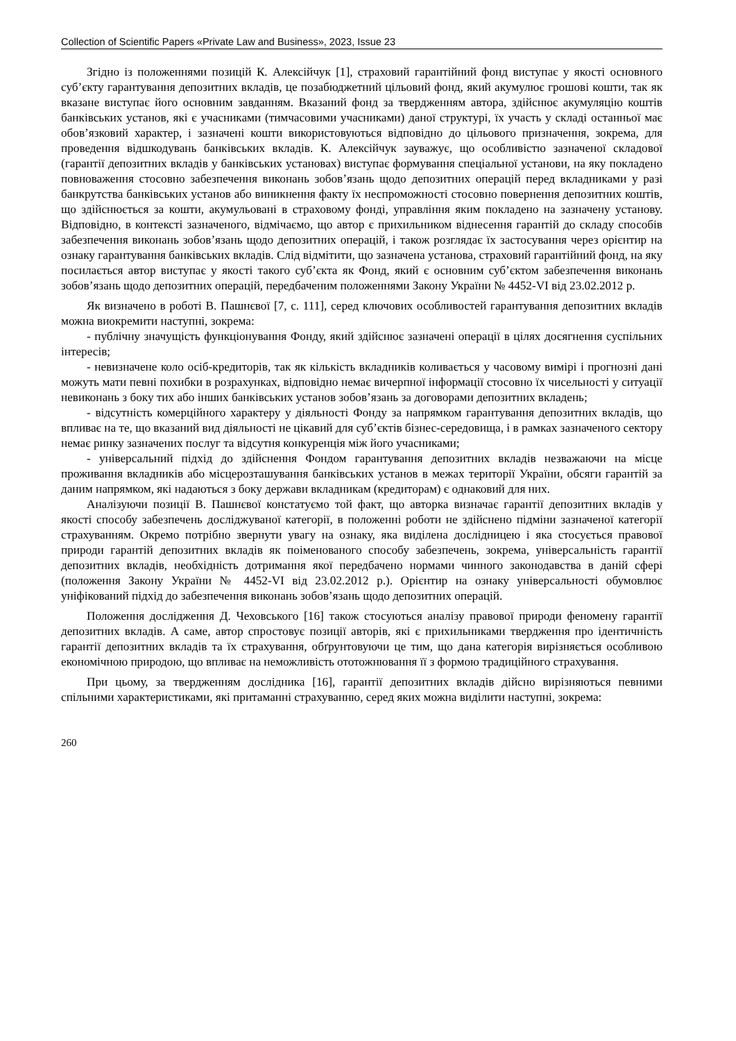Collection of Scientific Papers «Private Law and Business», 2023, Issue 23
Згідно із положеннями позицій К. Алексійчук [1], страховий гарантійний фонд виступає у якості основного суб’єкту гарантування депозитних вкладів, це позабюджетний цільовий фонд, який акумулює грошові кошти, так як вказане виступає його основним завданням. Вказаний фонд за твердженням автора, здійснює акумуляцію коштів банківських установ, які є учасниками (тимчасовими учасниками) даної структурі, їх участь у складі останньої має обов’язковий характер, і зазначені кошти використовуються відповідно до цільового призначення, зокрема, для проведення відшкодувань банківських вкладів. К. Алексійчук зауважує, що особливістю зазначеної складової (гарантії депозитних вкладів у банківських установах) виступає формування спеціальної установи, на яку покладено повноваження стосовно забезпечення виконань зобов’язань щодо депозитних операцій перед вкладниками у разі банкрутства банківських установ або виникнення факту їх неспроможності стосовно повернення депозитних коштів, що здійснюється за кошти, акумульовані в страховому фонді, управління яким покладено на зазначену установу. Відповідно, в контексті зазначеного, відмічаємо, що автор є прихильником віднесення гарантій до складу способів забезпечення виконань зобов’язань щодо депозитних операцій, і також розглядає їх застосування через орієнтир на ознаку гарантування банківських вкладів. Слід відмітити, що зазначена установа, страховий гарантійний фонд, на яку посилається автор виступає у якості такого суб’єкта як Фонд, який є основним суб’єктом забезпечення виконань зобов’язань щодо депозитних операцій, передбаченим положеннями Закону України № 4452-VI від 23.02.2012 р.
Як визначено в роботі В. Пашнєвої [7, с. 111], серед ключових особливостей гарантування депозитних вкладів можна виокремити наступні, зокрема:
- публічну значущість функціонування Фонду, який здійснює зазначені операції в цілях досягнення суспільних інтересів;
- невизначене коло осіб-кредиторів, так як кількість вкладників коливається у часовому вимірі і прогнозні дані можуть мати певні похибки в розрахунках, відповідно немає вичерпної інформації стосовно їх чисельності у ситуації невиконань з боку тих або інших банківських установ зобов’язань за договорами депозитних вкладень;
- відсутність комерційного характеру у діяльності Фонду за напрямком гарантування депозитних вкладів, що впливає на те, що вказаний вид діяльності не цікавий для суб’єктів бізнес-середовища, і в рамках зазначеного сектору немає ринку зазначених послуг та відсутня конкуренція між його учасниками;
- універсальний підхід до здійснення Фондом гарантування депозитних вкладів незважаючи на місце проживання вкладників або місцерозташування банківських установ в межах території України, обсяги гарантій за даним напрямком, які надаються з боку держави вкладникам (кредиторам) є однаковий для них.
Аналізуючи позиції В. Пашнєвої констатуємо той факт, що авторка визначає гарантії депозитних вкладів у якості способу забезпечень досліджуваної категорії, в положенні роботи не здійснено підміни зазначеної категорії страхуванням. Окремо потрібно звернути увагу на ознаку, яка виділена дослідницею і яка стосується правової природи гарантій депозитних вкладів як поіменованого способу забезпечень, зокрема, універсальність гарантії депозитних вкладів, необхідність дотримання якої передбачено нормами чинного законодавства в даній сфері (положення Закону України № 4452-VI від 23.02.2012 р.). Орієнтир на ознаку універсальності обумовлює уніфікований підхід до забезпечення виконань зобов’язань щодо депозитних операцій.
Положення дослідження Д. Чеховського [16] також стосуються аналізу правової природи феномену гарантії депозитних вкладів. А саме, автор спростовує позиції авторів, які є прихильниками твердження про ідентичність гарантії депозитних вкладів та їх страхування, обґрунтовуючи це тим, що дана категорія вирізняється особливою економічною природою, що впливає на неможливість ототожнювання її з формою традиційного страхування.
При цьому, за твердженням дослідника [16], гарантії депозитних вкладів дійсно вирізняються певними спільними характеристиками, які притаманні страхуванню, серед яких можна виділити наступні, зокрема:
260